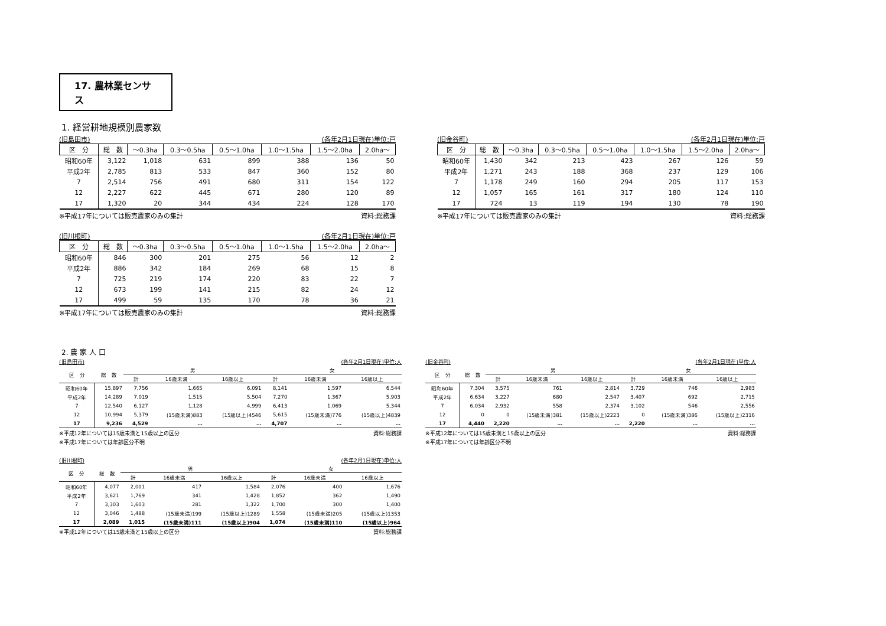17. 農林業センサス
1. 経営耕地規模別農家数
(旧島田市) (各年2月1日現在)単位:戸
| 区 分 | 総 数 | ～0.3ha | 0.3～0.5ha | 0.5～1.0ha | 1.0～1.5ha | 1.5～2.0ha | 2.0ha～ |
| --- | --- | --- | --- | --- | --- | --- | --- |
| 昭和60年 | 3,122 | 1,018 | 631 | 899 | 388 | 136 | 50 |
| 平成2年 | 2,785 | 813 | 533 | 847 | 360 | 152 | 80 |
| 7 | 2,514 | 756 | 491 | 680 | 311 | 154 | 122 |
| 12 | 2,227 | 622 | 445 | 671 | 280 | 120 | 89 |
| 17 | 1,320 | 20 | 344 | 434 | 224 | 128 | 170 |
※平成17年については販売農家のみの集計 資料:総務課
(旧金谷町) (各年2月1日現在)単位:戸
| 区 分 | 総 数 | ～0.3ha | 0.3～0.5ha | 0.5～1.0ha | 1.0～1.5ha | 1.5～2.0ha | 2.0ha～ |
| --- | --- | --- | --- | --- | --- | --- | --- |
| 昭和60年 | 1,430 | 342 | 213 | 423 | 267 | 126 | 59 |
| 平成2年 | 1,271 | 243 | 188 | 368 | 237 | 129 | 106 |
| 7 | 1,178 | 249 | 160 | 294 | 205 | 117 | 153 |
| 12 | 1,057 | 165 | 161 | 317 | 180 | 124 | 110 |
| 17 | 724 | 13 | 119 | 194 | 130 | 78 | 190 |
※平成17年については販売農家のみの集計 資料:総務課
(旧川根町) (各年2月1日現在)単位:戸
| 区 分 | 総 数 | ～0.3ha | 0.3～0.5ha | 0.5～1.0ha | 1.0～1.5ha | 1.5～2.0ha | 2.0ha～ |
| --- | --- | --- | --- | --- | --- | --- | --- |
| 昭和60年 | 846 | 300 | 201 | 275 | 56 | 12 | 2 |
| 平成2年 | 886 | 342 | 184 | 269 | 68 | 15 | 8 |
| 7 | 725 | 219 | 174 | 220 | 83 | 22 | 7 |
| 12 | 673 | 199 | 141 | 215 | 82 | 24 | 12 |
| 17 | 499 | 59 | 135 | 170 | 78 | 36 | 21 |
※平成17年については販売農家のみの集計 資料:総務課
2. 農 家 人 口
(旧島田市) (各年2月1日現在)単位:人
| 区 分 | 総 数 | 男 | | | 女 | | |
| --- | --- | --- | --- | --- | --- | --- | --- |
| | | 計 | 16歳未満 | 16歳以上 | 計 | 16歳未満 | 16歳以上 |
| 昭和60年 | 15,897 | 7,756 | 1,665 | 6,091 | 8,141 | 1,597 | 6,544 |
| 平成2年 | 14,289 | 7,019 | 1,515 | 5,504 | 7,270 | 1,367 | 5,903 |
| 7 | 12,540 | 6,127 | 1,128 | 4,999 | 6,413 | 1,069 | 5,344 |
| 12 | 10,994 | 5,379 | (15歳未満)883 | (15歳以上)4546 | 5,615 | (15歳未満)776 | (15歳以上)4839 |
| 17 | 9,236 | 4,529 | … | … | 4,707 | … | … |
※平成12年については15歳未満と15歳以上の区分 資料:総務課
※平成17年については年齢区分不明
(旧金谷町) (各年2月1日現在)単位:人
| 区 分 | 総 数 | 男 | | | 女 | | |
| --- | --- | --- | --- | --- | --- | --- | --- |
| | | 計 | 16歳未満 | 16歳以上 | 計 | 16歳未満 | 16歳以上 |
| 昭和60年 | 7,304 | 3,575 | 761 | 2,814 | 3,729 | 746 | 2,983 |
| 平成2年 | 6,634 | 3,227 | 680 | 2,547 | 3,407 | 692 | 2,715 |
| 7 | 6,034 | 2,932 | 558 | 2,374 | 3,102 | 546 | 2,556 |
| 12 | 0 | 0 | (15歳未満)381 | (15歳以上)2223 | 0 | (15歳未満)386 | (15歳以上)2316 |
| 17 | 4,440 | 2,220 | … | … | 2,220 | … | … |
※平成12年については15歳未満と15歳以上の区分 資料:総務課
※平成17年については年齢区分不明
(旧川根町) (各年2月1日現在)単位:人
| 区 分 | 総 数 | 男 | | | 女 | | |
| --- | --- | --- | --- | --- | --- | --- | --- |
| | | 計 | 16歳未満 | 16歳以上 | 計 | 16歳未満 | 16歳以上 |
| 昭和60年 | 4,077 | 2,001 | 417 | 1,584 | 2,076 | 400 | 1,676 |
| 平成2年 | 3,621 | 1,769 | 341 | 1,428 | 1,852 | 362 | 1,490 |
| 7 | 3,303 | 1,603 | 281 | 1,322 | 1,700 | 300 | 1,400 |
| 12 | 3,046 | 1,488 | (15歳未満)199 | (15歳以上)1289 | 1,558 | (15歳未満)205 | (15歳以上)1353 |
| 17 | 2,089 | 1,015 | (15歳未満)111 | (15歳以上)904 | 1,074 | (15歳未満)110 | (15歳以上)964 |
※平成12年については15歳未満と15歳以上の区分 資料:総務課